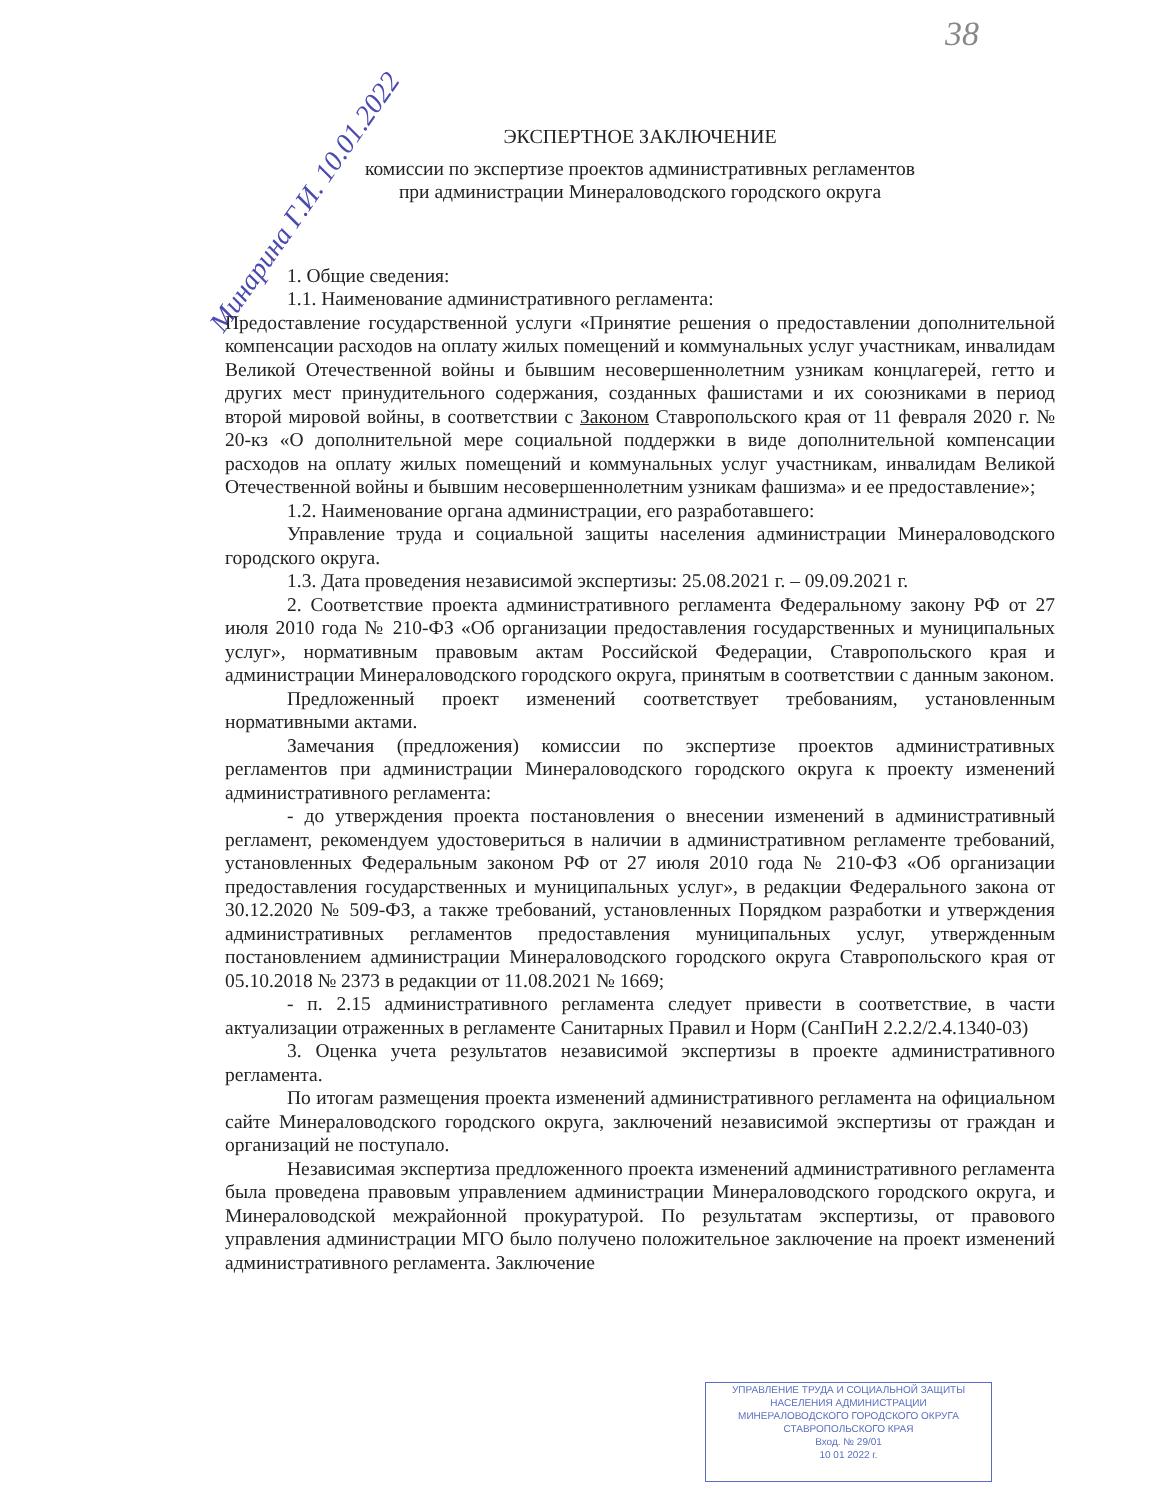38
Минарина Г.И. 10.01.2022
ЭКСПЕРТНОЕ ЗАКЛЮЧЕНИЕ
комиссии по экспертизе проектов административных регламентов
при администрации Минераловодского городского округа
1. Общие сведения:
1.1. Наименование административного регламента:
Предоставление государственной услуги «Принятие решения о предоставлении дополнительной компенсации расходов на оплату жилых помещений и коммунальных услуг участникам, инвалидам Великой Отечественной войны и бывшим несовершеннолетним узникам концлагерей, гетто и других мест принудительного содержания, созданных фашистами и их союзниками в период второй мировой войны, в соответствии с Законом Ставропольского края от 11 февраля 2020 г. № 20-кз «О дополнительной мере социальной поддержки в виде дополнительной компенсации расходов на оплату жилых помещений и коммунальных услуг участникам, инвалидам Великой Отечественной войны и бывшим несовершеннолетним узникам фашизма» и ее предоставление»;
1.2. Наименование органа администрации, его разработавшего:
Управление труда и социальной защиты населения администрации Минераловодского городского округа.
1.3. Дата проведения независимой экспертизы: 25.08.2021 г. – 09.09.2021 г.
2. Соответствие проекта административного регламента Федеральному закону РФ от 27 июля 2010 года № 210-ФЗ «Об организации предоставления государственных и муниципальных услуг», нормативным правовым актам Российской Федерации, Ставропольского края и администрации Минераловодского городского округа, принятым в соответствии с данным законом.
Предложенный проект изменений соответствует требованиям, установленным нормативными актами.
Замечания (предложения) комиссии по экспертизе проектов административных регламентов при администрации Минераловодского городского округа к проекту изменений административного регламента:
- до утверждения проекта постановления о внесении изменений в административный регламент, рекомендуем удостовериться в наличии в административном регламенте требований, установленных Федеральным законом РФ от 27 июля 2010 года № 210-ФЗ «Об организации предоставления государственных и муниципальных услуг», в редакции Федерального закона от 30.12.2020 № 509-ФЗ, а также требований, установленных Порядком разработки и утверждения административных регламентов предоставления муниципальных услуг, утвержденным постановлением администрации Минераловодского городского округа Ставропольского края от 05.10.2018 № 2373 в редакции от 11.08.2021 № 1669;
- п. 2.15 административного регламента следует привести в соответствие, в части актуализации отраженных в регламенте Санитарных Правил и Норм (СанПиН 2.2.2/2.4.1340-03)
3. Оценка учета результатов независимой экспертизы в проекте административного регламента.
По итогам размещения проекта изменений административного регламента на официальном сайте Минераловодского городского округа, заключений независимой экспертизы от граждан и организаций не поступало.
Независимая экспертиза предложенного проекта изменений административного регламента была проведена правовым управлением администрации Минераловодского городского округа, и Минераловодской межрайонной прокуратурой. По результатам экспертизы, от правового управления администрации МГО было получено положительное заключение на проект изменений административного регламента. Заключение
УПРАВЛЕНИЕ ТРУДА И СОЦИАЛЬНОЙ ЗАЩИТЫ
НАСЕЛЕНИЯ АДМИНИСТРАЦИИ
МИНЕРАЛОВОДСКОГО ГОРОДСКОГО ОКРУГА
СТАВРОПОЛЬСКОГО КРАЯ
Вход. № 29/01
10 01 2022 г.